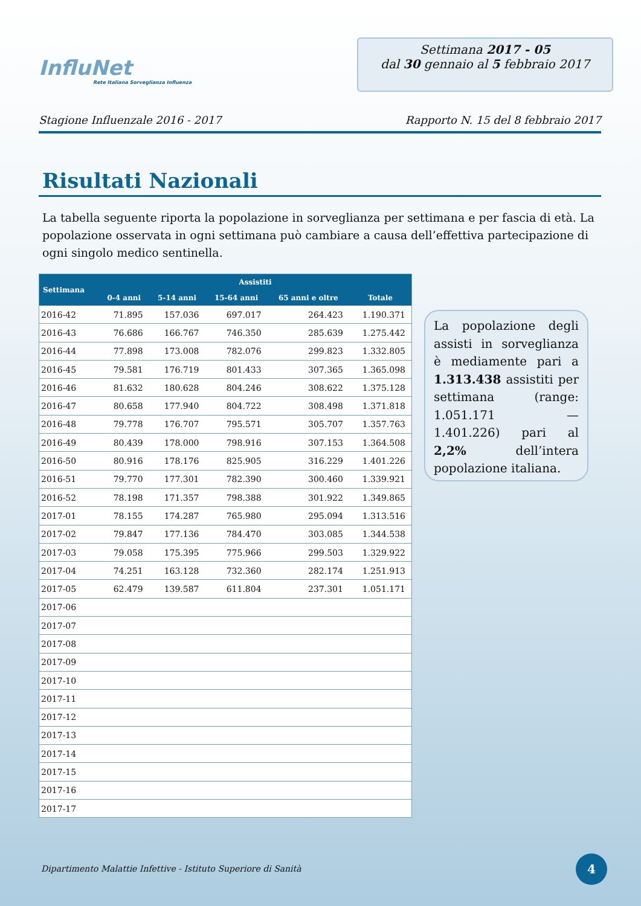InfluNet
Rete Italiana Sorveglianza Influenza
Settimana 2017 - 05
dal 30 gennaio al 5 febbraio 2017
Stagione Influenzale 2016 - 2017 Rapporto N. 15 del 8 febbraio 2017
Risultati Nazionali
La tabella seguente riporta la popolazione in sorveglianza per settimana e per fascia di età. La popolazione osservata in ogni settimana può cambiare a causa dell’effettiva partecipazione di ogni singolo medico sentinella.
| Settimana | Assistiti | | | | |
| --- | --- | --- | --- | --- | --- |
| | 0-4 anni | 5-14 anni | 15-64 anni | 65 anni e oltre | Totale |
| 2016-42 | 71.895 | 157.036 | 697.017 | 264.423 | 1.190.371 |
| 2016-43 | 76.686 | 166.767 | 746.350 | 285.639 | 1.275.442 |
| 2016-44 | 77.898 | 173.008 | 782.076 | 299.823 | 1.332.805 |
| 2016-45 | 79.581 | 176.719 | 801.433 | 307.365 | 1.365.098 |
| 2016-46 | 81.632 | 180.628 | 804.246 | 308.622 | 1.375.128 |
| 2016-47 | 80.658 | 177.940 | 804.722 | 308.498 | 1.371.818 |
| 2016-48 | 79.778 | 176.707 | 795.571 | 305.707 | 1.357.763 |
| 2016-49 | 80.439 | 178.000 | 798.916 | 307.153 | 1.364.508 |
| 2016-50 | 80.916 | 178.176 | 825.905 | 316.229 | 1.401.226 |
| 2016-51 | 79.770 | 177.301 | 782.390 | 300.460 | 1.339.921 |
| 2016-52 | 78.198 | 171.357 | 798.388 | 301.922 | 1.349.865 |
| 2017-01 | 78.155 | 174.287 | 765.980 | 295.094 | 1.313.516 |
| 2017-02 | 79.847 | 177.136 | 784.470 | 303.085 | 1.344.538 |
| 2017-03 | 79.058 | 175.395 | 775.966 | 299.503 | 1.329.922 |
| 2017-04 | 74.251 | 163.128 | 732.360 | 282.174 | 1.251.913 |
| 2017-05 | 62.479 | 139.587 | 611.804 | 237.301 | 1.051.171 |
| 2017-06 | | | | | |
| 2017-07 | | | | | |
| 2017-08 | | | | | |
| 2017-09 | | | | | |
| 2017-10 | | | | | |
| 2017-11 | | | | | |
| 2017-12 | | | | | |
| 2017-13 | | | | | |
| 2017-14 | | | | | |
| 2017-15 | | | | | |
| 2017-16 | | | | | |
| 2017-17 | | | | | |
La popolazione degli assisti in sorveglianza è mediamente pari a 1.313.438 assistiti per settimana (range: 1.051.171 — 1.401.226) pari al 2,2% dell’intera popolazione italiana.
Dipartimento Malattie Infettive - Istituto Superiore di Sanità
4